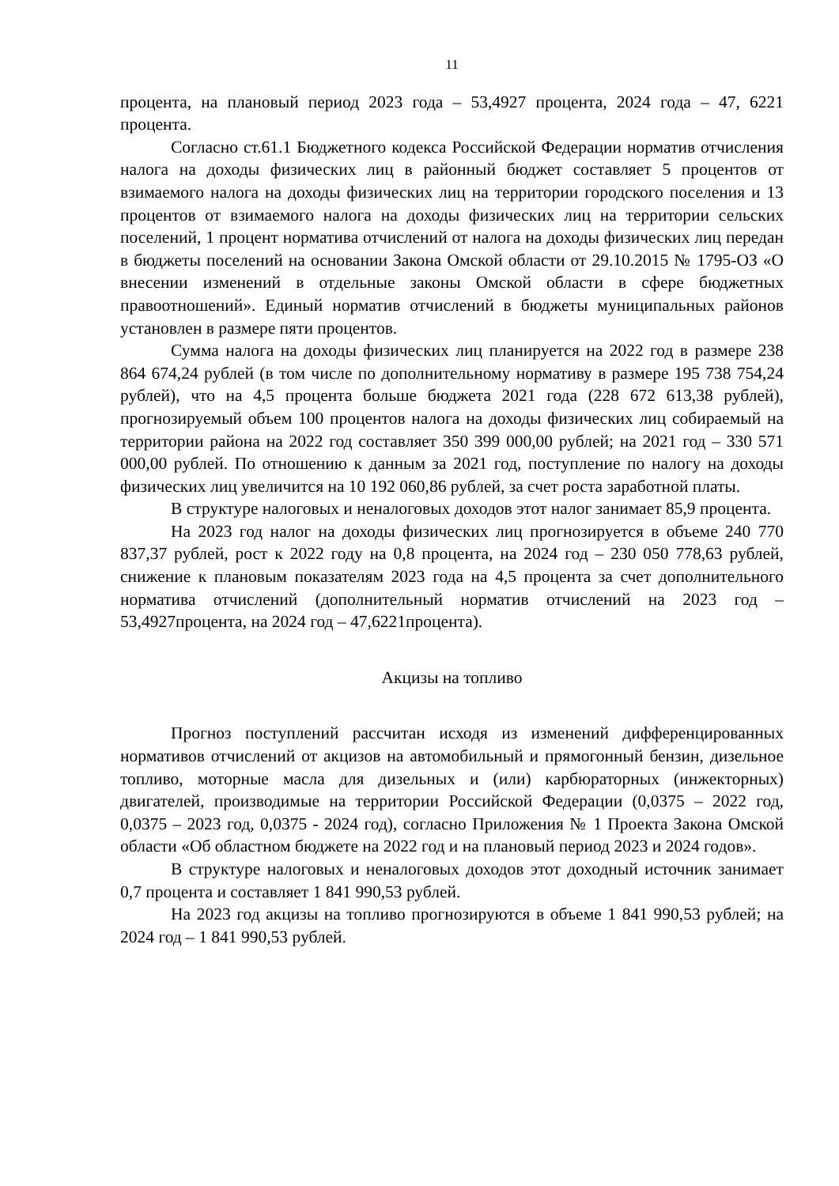11
процента, на плановый период 2023 года – 53,4927 процента, 2024 года – 47, 6221 процента.
Согласно ст.61.1 Бюджетного кодекса Российской Федерации норматив отчисления налога на доходы физических лиц в районный бюджет составляет 5 процентов от взимаемого налога на доходы физических лиц на территории городского поселения и 13 процентов от взимаемого налога на доходы физических лиц на территории сельских поселений, 1 процент норматива отчислений от налога на доходы физических лиц передан в бюджеты поселений на основании Закона Омской области от 29.10.2015 № 1795-ОЗ «О внесении изменений в отдельные законы Омской области в сфере бюджетных правоотношений». Единый норматив отчислений в бюджеты муниципальных районов установлен в размере пяти процентов.
Сумма налога на доходы физических лиц планируется на 2022 год в размере 238 864 674,24 рублей (в том числе по дополнительному нормативу в размере 195 738 754,24 рублей), что на 4,5 процента больше бюджета 2021 года (228 672 613,38 рублей), прогнозируемый объем 100 процентов налога на доходы физических лиц собираемый на территории района на 2022 год составляет 350 399 000,00 рублей; на 2021 год – 330 571 000,00 рублей. По отношению к данным за 2021 год, поступление по налогу на доходы физических лиц увеличится на 10 192 060,86 рублей, за счет роста заработной платы.
В структуре налоговых и неналоговых доходов этот налог занимает 85,9 процента.
На 2023 год налог на доходы физических лиц прогнозируется в объеме 240 770 837,37 рублей, рост к 2022 году на 0,8 процента, на 2024 год – 230 050 778,63 рублей, снижение к плановым показателям 2023 года на 4,5 процента за счет дополнительного норматива отчислений (дополнительный норматив отчислений на 2023 год – 53,4927процента, на 2024 год – 47,6221процента).
Акцизы на топливо
Прогноз поступлений рассчитан исходя из изменений дифференцированных нормативов отчислений от акцизов на автомобильный и прямогонный бензин, дизельное топливо, моторные масла для дизельных и (или) карбюраторных (инжекторных) двигателей, производимые на территории Российской Федерации (0,0375 – 2022 год, 0,0375 – 2023 год, 0,0375 - 2024 год), согласно Приложения № 1 Проекта Закона Омской области «Об областном бюджете на 2022 год и на плановый период 2023 и 2024 годов».
В структуре налоговых и неналоговых доходов этот доходный источник занимает 0,7 процента и составляет 1 841 990,53 рублей.
На 2023 год акцизы на топливо прогнозируются в объеме 1 841 990,53 рублей; на 2024 год – 1 841 990,53 рублей.